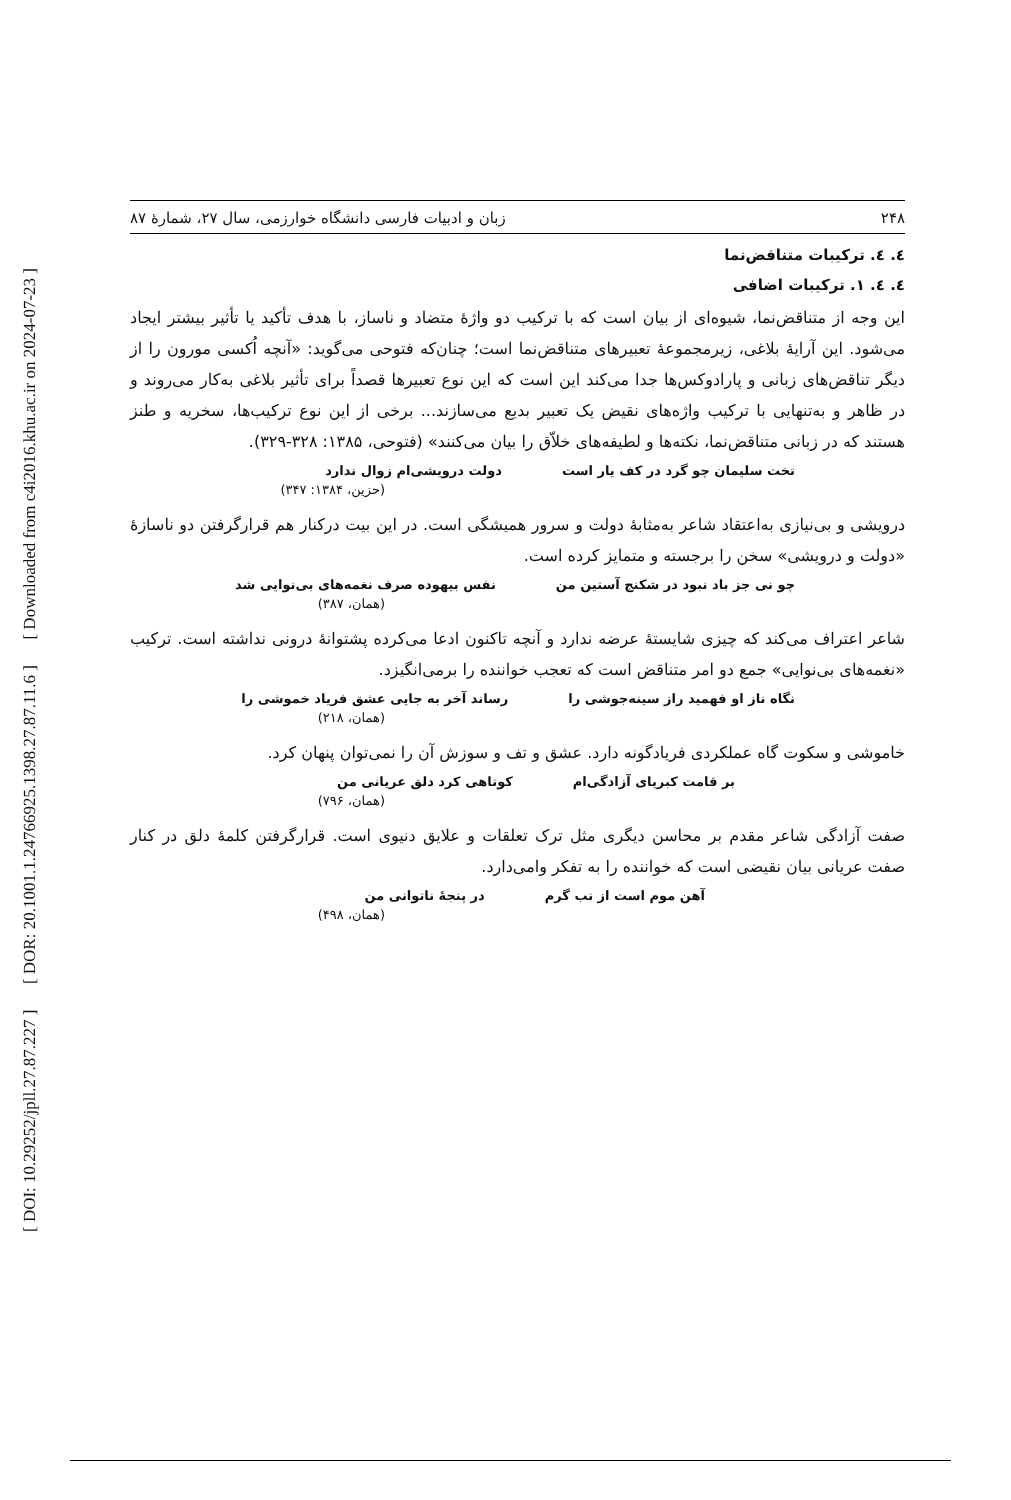[ DOI: 10.29252/jpll.27.87.227 ] [ DOR: 20.1001.1.24766925.1398.27.87.11.6 ] [ Downloaded from c4i2016.khu.ac.ir on 2024-07-23 ]
۲۴۸ زبان و ادبیات فارسی دانشگاه خوارزمی، سال ۲۷، شمارۀ ۸۷
٤. ٤. ترکیبات متناقض‌نما
٤. ٤. ١. ترکیبات اضافی
این وجه از متناقض‌نما، شیوه‌ای از بیان است که با ترکیب دو واژۀ متضاد و ناساز، با هدف تأکید یا تأثیر بیشتر ایجاد می‌شود. این آرایۀ بلاغی، زیرمجموعۀ تعبیرهای متناقض‌نما است؛ چنان‌که فتوحی می‌گوید: «آنچه اُکسی مورون را از دیگر تناقض‌های زبانی و پارادوکس‌ها جدا می‌کند این است که این نوع تعبیرها قصداً برای تأثیر بلاغی به‌کار می‌روند و در ظاهر و به‌تنهایی با ترکیب واژه‌های نقیض یک تعبیر بدیع می‌سازند... برخی از این نوع ترکیب‌ها، سخریه و طنز هستند که در زبانی متناقض‌نما، نکته‌ها و لطیفه‌های خلاّق را بیان می‌کنند» (فتوحی، ۱۳۸۵: ۳۲۸-۳۲۹).
تخت سلیمان چو گرد در کف یار است دولت درویشی‌ام زوال ندارد
(حزین، ۱۳۸۴: ۳۴۷)
درویشی و بی‌نیازی به‌اعتقاد شاعر به‌مثابۀ دولت و سرور همیشگی است. در این بیت درکنار هم قرارگرفتن دو ناسازۀ «دولت و درویشی» سخن را برجسته و متمایز کرده است.
چو نی جز باد نبود در شکنج آستین من نفس بیهوده صرف نغمه‌های بی‌نوایی شد
(همان، ۳۸۷)
شاعر اعتراف می‌کند که چیزی شایستۀ عرضه ندارد و آنچه تاکنون ادعا می‌کرده پشتوانۀ درونی نداشته است. ترکیب «نغمه‌های بی‌نوایی» جمع دو امر متناقض است که تعجب خواننده را برمی‌انگیزد.
نگاه ناز او فهمید راز سینه‌جوشی را رساند آخر به جایی عشق فریاد خموشی را
(همان، ۲۱۸)
خاموشی و سکوت گاه عملکردی فریادگونه دارد. عشق و تف و سوزش آن را نمی‌توان پنهان کرد.
بر قامت کبریای آزادگی‌ام کوتاهی کرد دلق عریانی من
(همان، ۷۹۶)
صفت آزادگی شاعر مقدم بر محاسن دیگری مثل ترک تعلقات و علایق دنیوی است. قرارگرفتن کلمۀ دلق در کنار صفت عریانی بیان نقیضی است که خواننده را به تفکر وامی‌دارد.
آهن موم است از تب گرم در پنجۀ ناتوانی من
(همان، ۴۹۸)